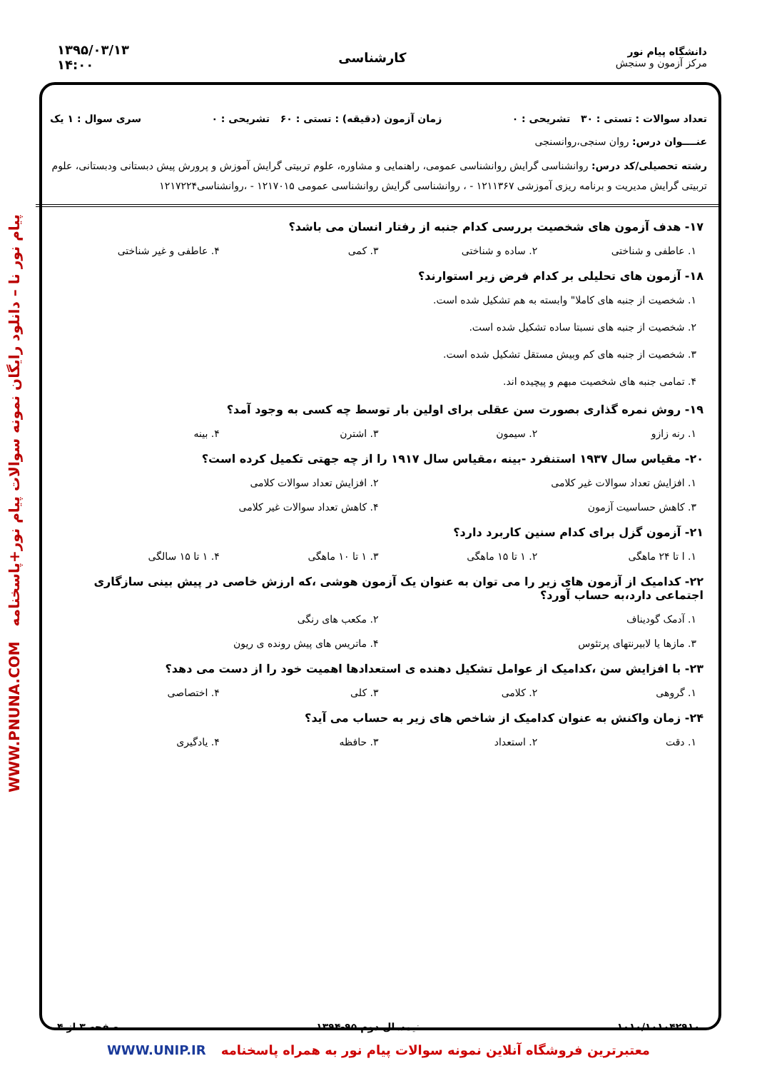دانشگاه پیام نور
مرکز آزمون و سنجش
کارشناسی
۱۳۹۵/۰۳/۱۳
۱۴:۰۰
پیام نور نا – دانلود رایگان نمونه سوالات پیام نور+پاسخنامه WWW.PNUNA.COM
تعداد سوالات : تستی : ۳۰ تشریحی : ۰ زمان آزمون (دقیقه) : تستی : ۶۰ تشریحی : ۰ سری سوال : ۱ یک
عنــــوان درس: روان سنجی،روانسنجی
رشته تحصیلی/کد درس: روانشناسی گرایش روانشناسی عمومی، راهنمایی و مشاوره، علوم تربیتی گرایش آموزش و پرورش پیش دبستانی ودبستانی، علوم تربیتی گرایش مدیریت و برنامه ریزی آموزشی ۱۲۱۱۳۶۷ - ، روانشناسی گرایش روانشناسی عمومی ۱۲۱۷۰۱۵ - ،روانشناسی۱۲۱۷۲۲۴
۱۷- هدف آزمون های شخصیت بررسی کدام جنبه از رفتار انسان می باشد؟
۱. عاطفی و شناختی ۲. ساده و شناختی ۳. کمی ۴. عاطفی و غیر شناختی
۱۸- آزمون های تحلیلی بر کدام فرض زیر استوارند؟
۱. شخصیت از جنبه های کاملا" وابسته به هم تشکیل شده است.
۲. شخصیت از جنبه های نسبتا ساده تشکیل شده است.
۳. شخصیت از جنبه های کم وبیش مستقل تشکیل شده است.
۴. تمامی جنبه های شخصیت مبهم و پیچیده اند.
۱۹- روش نمره گذاری بصورت سن عقلی برای اولین بار توسط چه کسی به وجود آمد؟
۱. رنه زازو ۲. سیمون ۳. اشترن ۴. بینه
۲۰- مقیاس سال ۱۹۳۷ استنفرد -بینه ،مقیاس سال ۱۹۱۷ را از چه جهتی تکمیل کرده است؟
۱. افزایش تعداد سوالات غیر کلامی ۲. افزایش تعداد سوالات کلامی ۳. کاهش حساسیت آزمون ۴. کاهش تعداد سوالات غیر کلامی
۲۱- آزمون گزل برای کدام سنین کاربرد دارد؟
۱. ا تا ۲۴ ماهگی ۲. ۱ تا ۱۵ ماهگی ۳. ۱ تا ۱۰ ماهگی ۴. ۱ تا ۱۵ سالگی
۲۲- کدامیک از آزمون های زیر را می توان به عنوان یک آزمون هوشی ،که ارزش خاصی در پیش بینی سازگاری اجتماعی دارد،به حساب آورد؟
۱. آدمک گودیناف ۲. مکعب های رنگی ۳. مازها یا لابیرنتهای پرتئوس ۴. ماتریس های پیش رونده ی ریون
۲۳- با افزایش سن ،کدامیک از عوامل تشکیل دهنده ی استعدادها اهمیت خود را از دست می دهد؟
۱. گروهی ۲. کلامی ۳. کلی ۴. اختصاصی
۲۴- زمان واکنش به عنوان کدامیک از شاخص های زیر به حساب می آید؟
۱. دقت ۲. استعداد ۳. حافظه ۴. یادگیری
۱۰۱۰/۱۰۱۰۴۲۹۱۰ نیمسال دوم ۹۵-۱۳۹۴ صفحه ۳ از ۴
معتبرترین فروشگاه آنلاین نمونه سوالات پیام نور به همراه پاسخنامه WWW.UNIP.IR